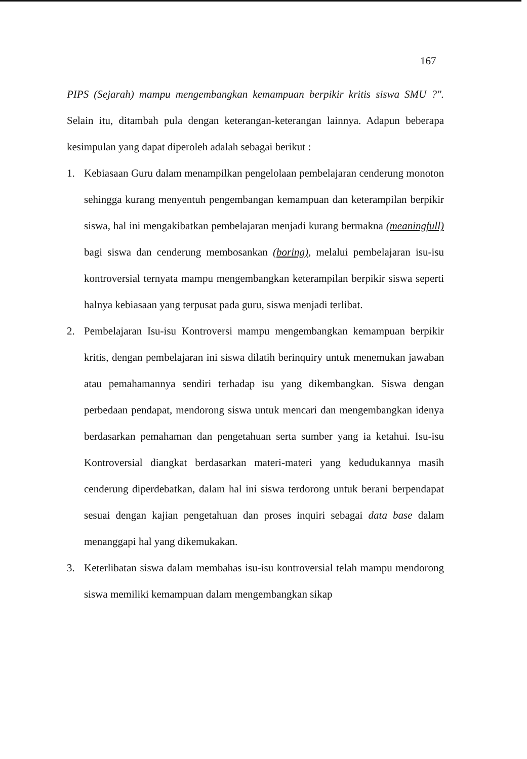167
PIPS (Sejarah) mampu mengembangkan kemampuan berpikir kritis siswa SMU ?". Selain itu, ditambah pula dengan keterangan-keterangan lainnya. Adapun beberapa kesimpulan yang dapat diperoleh adalah sebagai berikut :
1. Kebiasaan Guru dalam menampilkan pengelolaan pembelajaran cenderung monoton sehingga kurang menyentuh pengembangan kemampuan dan keterampilan berpikir siswa, hal ini mengakibatkan pembelajaran menjadi kurang bermakna (meaningfull) bagi siswa dan cenderung membosankan (boring), melalui pembelajaran isu-isu kontroversial ternyata mampu mengembangkan keterampilan berpikir siswa seperti halnya kebiasaan yang terpusat pada guru, siswa menjadi terlibat.
2. Pembelajaran Isu-isu Kontroversi mampu mengembangkan kemampuan berpikir kritis, dengan pembelajaran ini siswa dilatih berinquiry untuk menemukan jawaban atau pemahamannya sendiri terhadap isu yang dikembangkan. Siswa dengan perbedaan pendapat, mendorong siswa untuk mencari dan mengembangkan idenya berdasarkan pemahaman dan pengetahuan serta sumber yang ia ketahui. Isu-isu Kontroversial diangkat berdasarkan materi-materi yang kedudukannya masih cenderung diperdebatkan, dalam hal ini siswa terdorong untuk berani berpendapat sesuai dengan kajian pengetahuan dan proses inquiri sebagai data base dalam menanggapi hal yang dikemukakan.
3. Keterlibatan siswa dalam membahas isu-isu kontroversial telah mampu mendorong siswa memiliki kemampuan dalam mengembangkan sikap